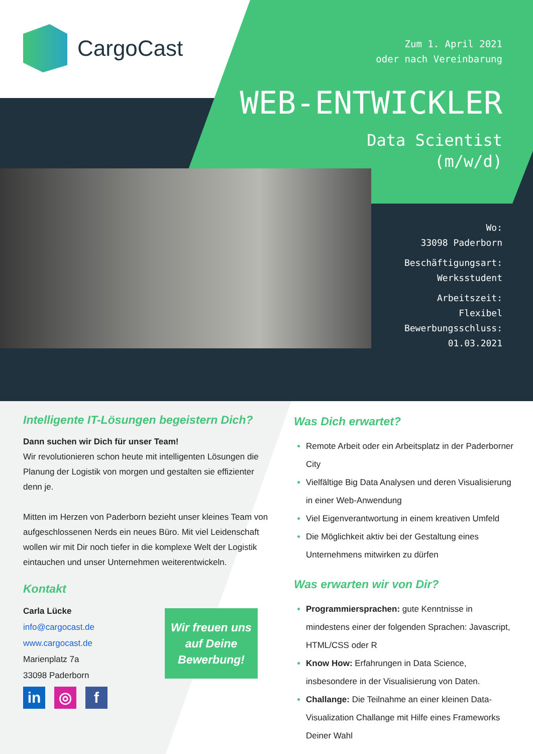CargoCast
Zum 1. April 2021
oder nach Vereinbarung
WEB-ENTWICKLER
Data Scientist
(m/w/d)
Wo:
33098 Paderborn
Beschäftigungsart:
Werksstudent
Arbeitszeit:
Flexibel
Bewerbungsschluss:
01.03.2021
Intelligente IT-Lösungen begeistern Dich?
Dann suchen wir Dich für unser Team!
Wir revolutionieren schon heute mit intelligenten Lösungen die Planung der Logistik von morgen und gestalten sie effizienter denn je.
Mitten im Herzen von Paderborn bezieht unser kleines Team von aufgeschlossenen Nerds ein neues Büro. Mit viel Leidenschaft wollen wir mit Dir noch tiefer in die komplexe Welt der Logistik eintauchen und unser Unternehmen weiterentwickeln.
Kontakt
Carla Lücke
info@cargocast.de
www.cargocast.de
Marienplatz 7a
33098 Paderborn
Wir freuen uns auf Deine Bewerbung!
in ◎ f
Was Dich erwartet?
Remote Arbeit oder ein Arbeitsplatz in der Paderborner City
Vielfältige Big Data Analysen und deren Visualisierung in einer Web-Anwendung
Viel Eigenverantwortung in einem kreativen Umfeld
Die Möglichkeit aktiv bei der Gestaltung eines Unternehmens mitwirken zu dürfen
Was erwarten wir von Dir?
Programmiersprachen: gute Kenntnisse in mindestens einer der folgenden Sprachen: Javascript, HTML/CSS oder R
Know How: Erfahrungen in Data Science, insbesondere in der Visualisierung von Daten.
Challange: Die Teilnahme an einer kleinen Data-Visualization Challange mit Hilfe eines Frameworks Deiner Wahl